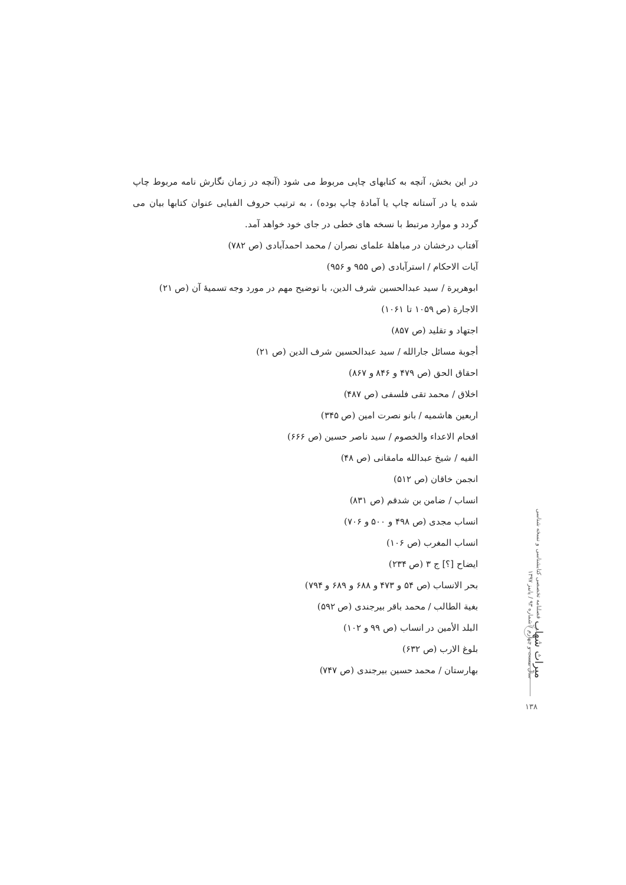در این بخش، آنچه به کتابهای چاپی مربوط می شود (آنچه در زمان نگارش نامه مربوط چاپ شده یا در آستانه چاپ یا آمادهٔ چاپ بوده) ، به ترتیب حروف الفبایی عنوان کتابها بیان می گردد و موارد مرتبط با نسخه های خطی در جای خود خواهد آمد.
آفتاب درخشان در مباهلهٔ علمای نصران / محمد احمدآبادی (ص ۷۸۲)
آیات الاحکام / استرآبادی (ص ۹۵۵ و ۹۵۶)
ابوهریرة / سید عبدالحسین شرف الدین، با توضیح مهم در مورد وجه تسمیهٔ آن (ص ۲۱)
الاجارة (ص ۱۰۵۹ تا ۱۰۶۱)
اجتهاد و تقلید (ص ۸۵۷)
أجوبة مسائل جارالله / سید عبدالحسین شرف الدین (ص ۲۱)
احقاق الحق (ص ۴۷۹ و ۸۴۶ و ۸۶۷)
اخلاق / محمد تقی فلسفی (ص ۴۸۷)
اربعین هاشمیه / بانو نصرت امین (ص ۳۴۵)
افحام الاعداء والخصوم / سید ناصر حسین (ص ۶۶۶)
الفیه / شیخ عبدالله مامقانی (ص ۴۸)
انجمن خاقان (ص ۵۱۲)
انساب / ضامن بن شدقم (ص ۸۳۱)
انساب مجدی (ص ۴۹۸ و ۵۰۰ و ۷۰۶)
انساب المغرب (ص ۱۰۶)
ایضاح [؟] ج ۳ (ص ۲۳۴)
بحر الانساب (ص ۵۴ و ۴۷۳ و ۶۸۸ و ۶۸۹ و ۷۹۴)
بغیة الطالب / محمد باقر بیرجندی (ص ۵۹۲)
البلد الأمین در انساب (ص ۹۹ و ۱۰۲)
بلوغ الارب (ص ۶۳۲)
بهارستان / محمد حسین بیرجندی (ص ۷۴۷)
میراث شهاب فصلنامه تخصصی کتابشناسی و نسخه شناسی
سال بیست و چهارم / شماره ۹۳ / پاییز ۱۳۹۷
۱۳۸